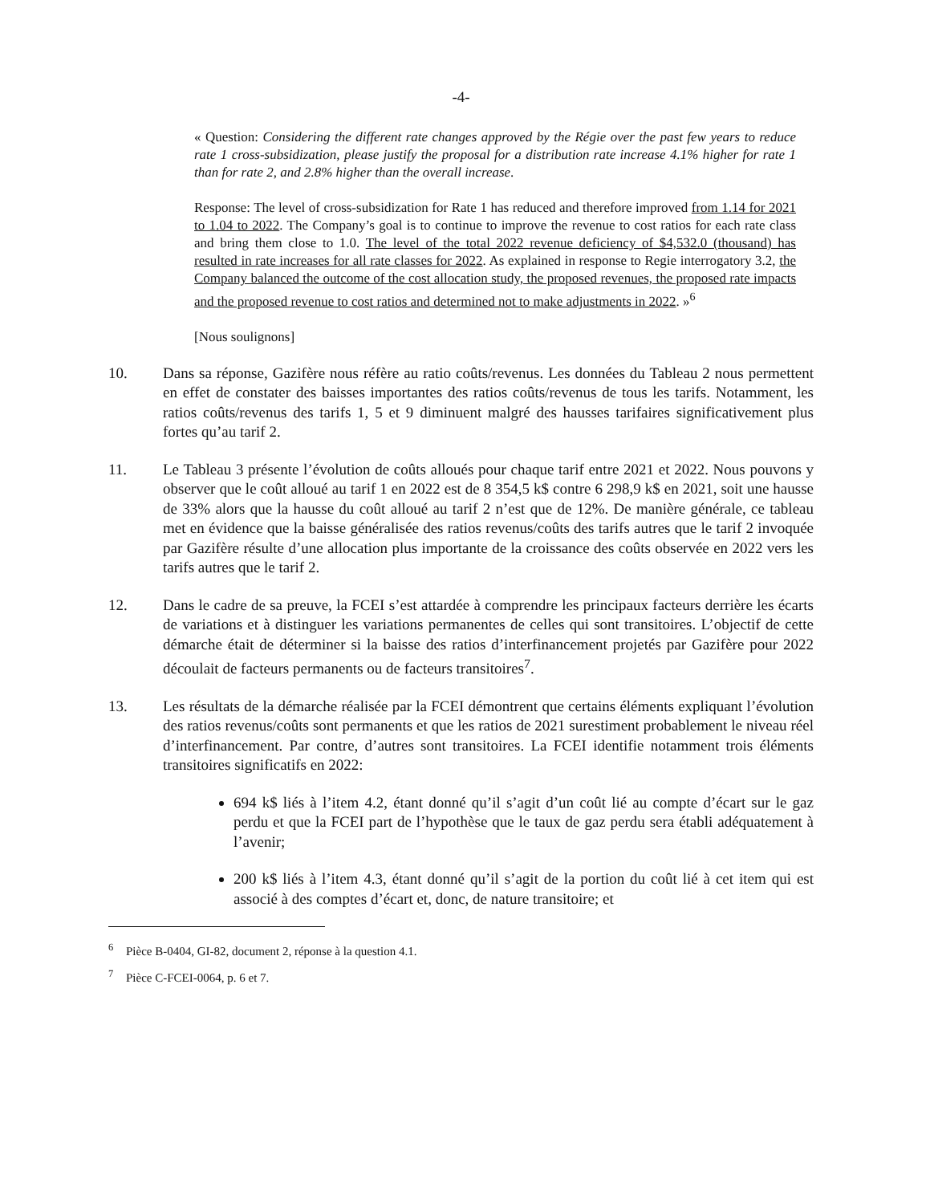-4-
« Question: Considering the different rate changes approved by the Régie over the past few years to reduce rate 1 cross-subsidization, please justify the proposal for a distribution rate increase 4.1% higher for rate 1 than for rate 2, and 2.8% higher than the overall increase.
Response: The level of cross-subsidization for Rate 1 has reduced and therefore improved from 1.14 for 2021 to 1.04 to 2022. The Company’s goal is to continue to improve the revenue to cost ratios for each rate class and bring them close to 1.0. The level of the total 2022 revenue deficiency of $4,532.0 (thousand) has resulted in rate increases for all rate classes for 2022. As explained in response to Regie interrogatory 3.2, the Company balanced the outcome of the cost allocation study, the proposed revenues, the proposed rate impacts and the proposed revenue to cost ratios and determined not to make adjustments in 2022. »<sup>6</sup>
[Nous soulignons]
10. Dans sa réponse, Gazifère nous réfère au ratio coûts/revenus. Les données du Tableau 2 nous permettent en effet de constater des baisses importantes des ratios coûts/revenus de tous les tarifs. Notamment, les ratios coûts/revenus des tarifs 1, 5 et 9 diminuent malgré des hausses tarifaires significativement plus fortes qu’au tarif 2.
11. Le Tableau 3 présente l’évolution de coûts alloués pour chaque tarif entre 2021 et 2022. Nous pouvons y observer que le coût alloué au tarif 1 en 2022 est de 8 354,5 k$ contre 6 298,9 k$ en 2021, soit une hausse de 33% alors que la hausse du coût alloué au tarif 2 n’est que de 12%. De manière générale, ce tableau met en évidence que la baisse généralisée des ratios revenus/coûts des tarifs autres que le tarif 2 invoquée par Gazifère résulte d’une allocation plus importante de la croissance des coûts observée en 2022 vers les tarifs autres que le tarif 2.
12. Dans le cadre de sa preuve, la FCEI s’est attardée à comprendre les principaux facteurs derrière les écarts de variations et à distinguer les variations permanentes de celles qui sont transitoires. L’objectif de cette démarche était de déterminer si la baisse des ratios d’interfinancement projetés par Gazifère pour 2022 découlait de facteurs permanents ou de facteurs transitoires<sup>7</sup>.
13. Les résultats de la démarche réalisée par la FCEI démontrent que certains éléments expliquant l’évolution des ratios revenus/coûts sont permanents et que les ratios de 2021 surestiment probablement le niveau réel d’interfinancement. Par contre, d’autres sont transitoires. La FCEI identifie notamment trois éléments transitoires significatifs en 2022:
694 k$ liés à l’item 4.2, étant donné qu’il s’agit d’un coût lié au compte d’écart sur le gaz perdu et que la FCEI part de l’hypothèse que le taux de gaz perdu sera établi adéquatement à l’avenir;
200 k$ liés à l’item 4.3, étant donné qu’il s’agit de la portion du coût lié à cet item qui est associé à des comptes d’écart et, donc, de nature transitoire; et
<sup>6</sup> Pièce B-0404, GI-82, document 2, réponse à la question 4.1.
<sup>7</sup> Pièce C-FCEI-0064, p. 6 et 7.